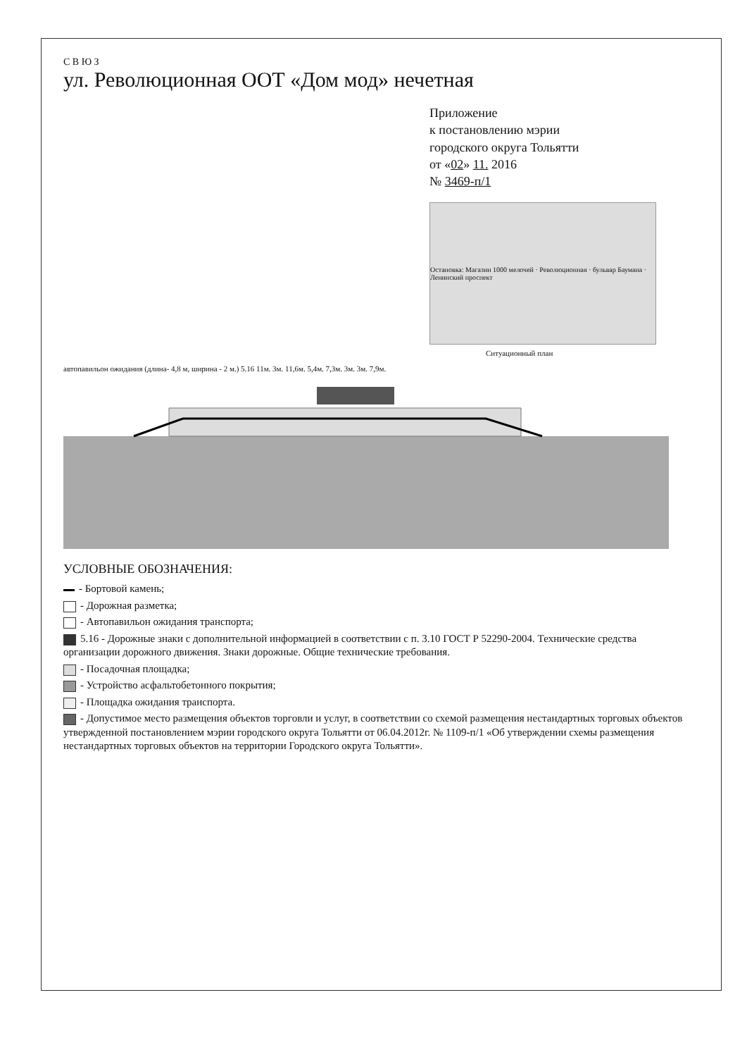С В Ю З
ул. Революционная ООТ «Дом мод» нечетная
Приложение
к постановлению мэрии
городского округа Тольятти
от «02» 11. 2016
№ 3469-п/1
Остановка: Магазин 1000 мелочей · Революционная · бульвар Баумана · Ленинский проспект
Ситуационный план
автопавильон ожидания (длина- 4,8 м, ширина - 2 м.) 5.16 11м. 3м. 11,6м. 5,4м. 7,3м. 3м. 3м. 7,9м.
УСЛОВНЫЕ ОБОЗНАЧЕНИЯ:
- Бортовой камень;
- Дорожная разметка;
- Автопавильон ожидания транспорта;
5.16 - Дорожные знаки с дополнительной информацией в соответствии с п. 3.10 ГОСТ Р 52290-2004. Технические средства организации дорожного движения. Знаки дорожные. Общие технические требования.
- Посадочная площадка;
- Устройство асфальтобетонного покрытия;
- Площадка ожидания транспорта.
- Допустимое место размещения объектов торговли и услуг, в соответствии со схемой размещения нестандартных торговых объектов утвержденной постановлением мэрии городского округа Тольятти от 06.04.2012г. № 1109-п/1 «Об утверждении схемы размещения нестандартных торговых объектов на территории Городского округа Тольятти».